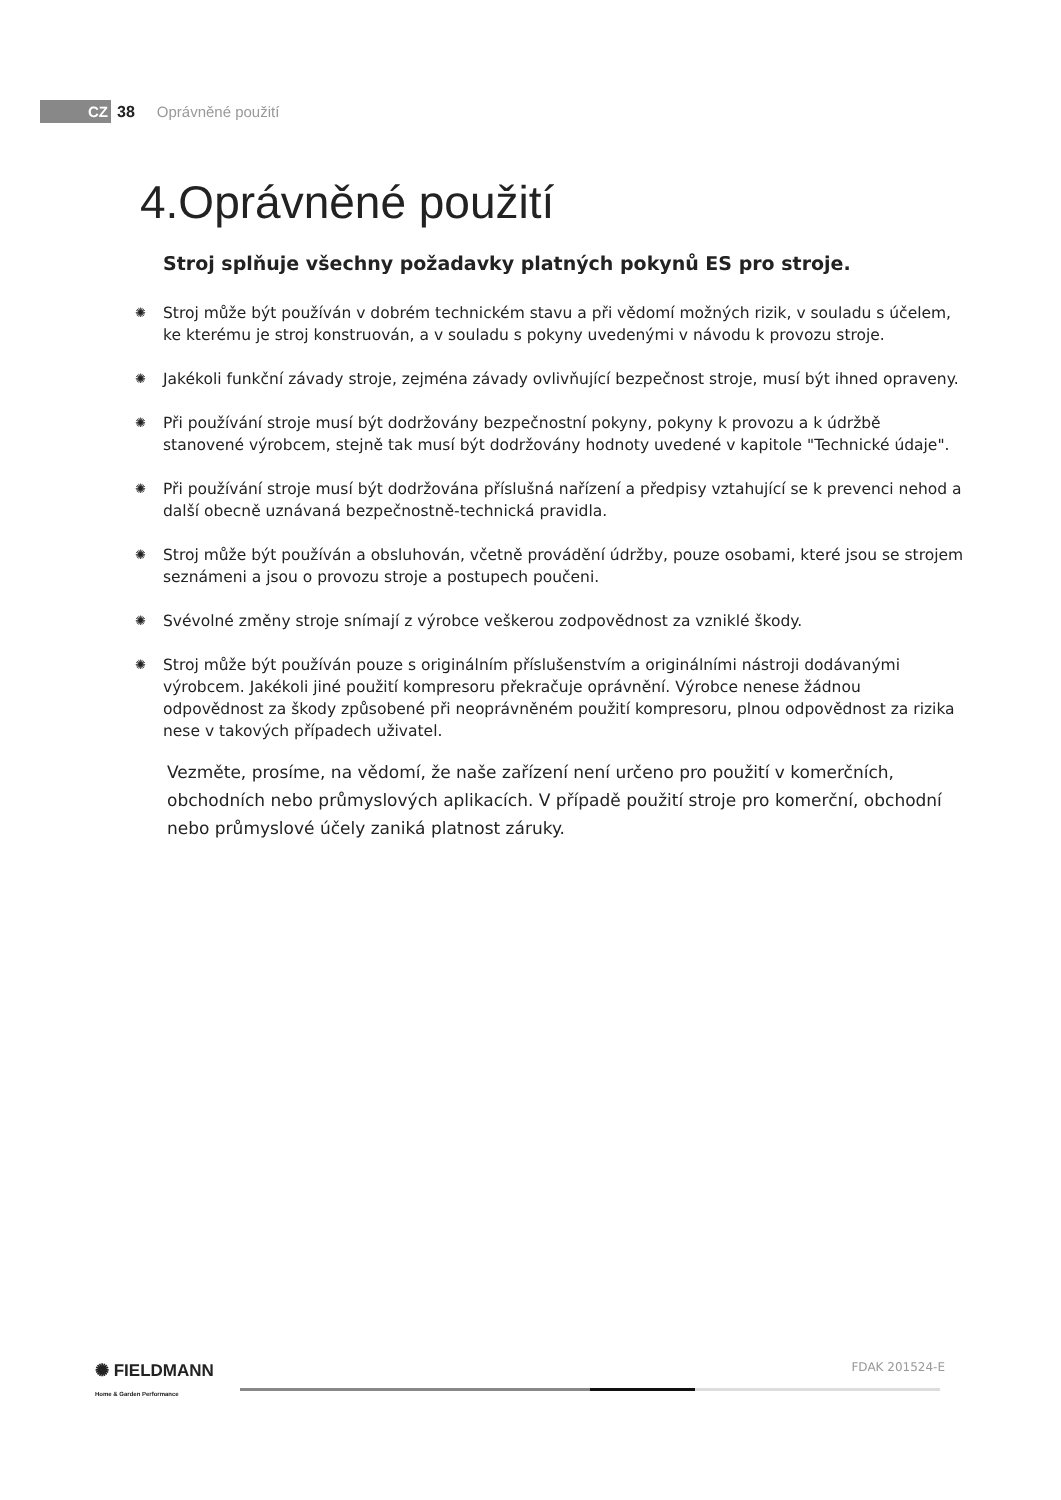CZ 38 Oprávněné použití
4.Oprávněné použití
Stroj splňuje všechny požadavky platných pokynů ES pro stroje.
✺ Stroj může být používán v dobrém technickém stavu a při vědomí možných rizik, v souladu s účelem, ke kterému je stroj konstruován, a v souladu s pokyny uvedenými v návodu k provozu stroje.
✺ Jakékoli funkční závady stroje, zejména závady ovlivňující bezpečnost stroje, musí být ihned opraveny.
✺ Při používání stroje musí být dodržovány bezpečnostní pokyny, pokyny k provozu a k údržbě stanovené výrobcem, stejně tak musí být dodržovány hodnoty uvedené v kapitole "Technické údaje".
✺ Při používání stroje musí být dodržována příslušná nařízení a předpisy vztahující se k prevenci nehod a další obecně uznávaná bezpečnostně-technická pravidla.
✺ Stroj může být používán a obsluhován, včetně provádění údržby, pouze osobami, které jsou se strojem seznámeni a jsou o provozu stroje a postupech poučeni.
✺ Svévolné změny stroje snímají z výrobce veškerou zodpovědnost za vzniklé škody.
✺ Stroj může být používán pouze s originálním příslušenstvím a originálními nástroji dodávanými výrobcem. Jakékoli jiné použití kompresoru překračuje oprávnění. Výrobce nenese žádnou odpovědnost za škody způsobené při neoprávněném použití kompresoru, plnou odpovědnost za rizika nese v takových případech uživatel.
Vezměte, prosíme, na vědomí, že naše zařízení není určeno pro použití v komerčních, obchodních nebo průmyslových aplikacích. V případě použití stroje pro komerční, obchodní nebo průmyslové účely zaniká platnost záruky.
✺ FIELDMANN
Home & Garden Performance
FDAK 201524-E